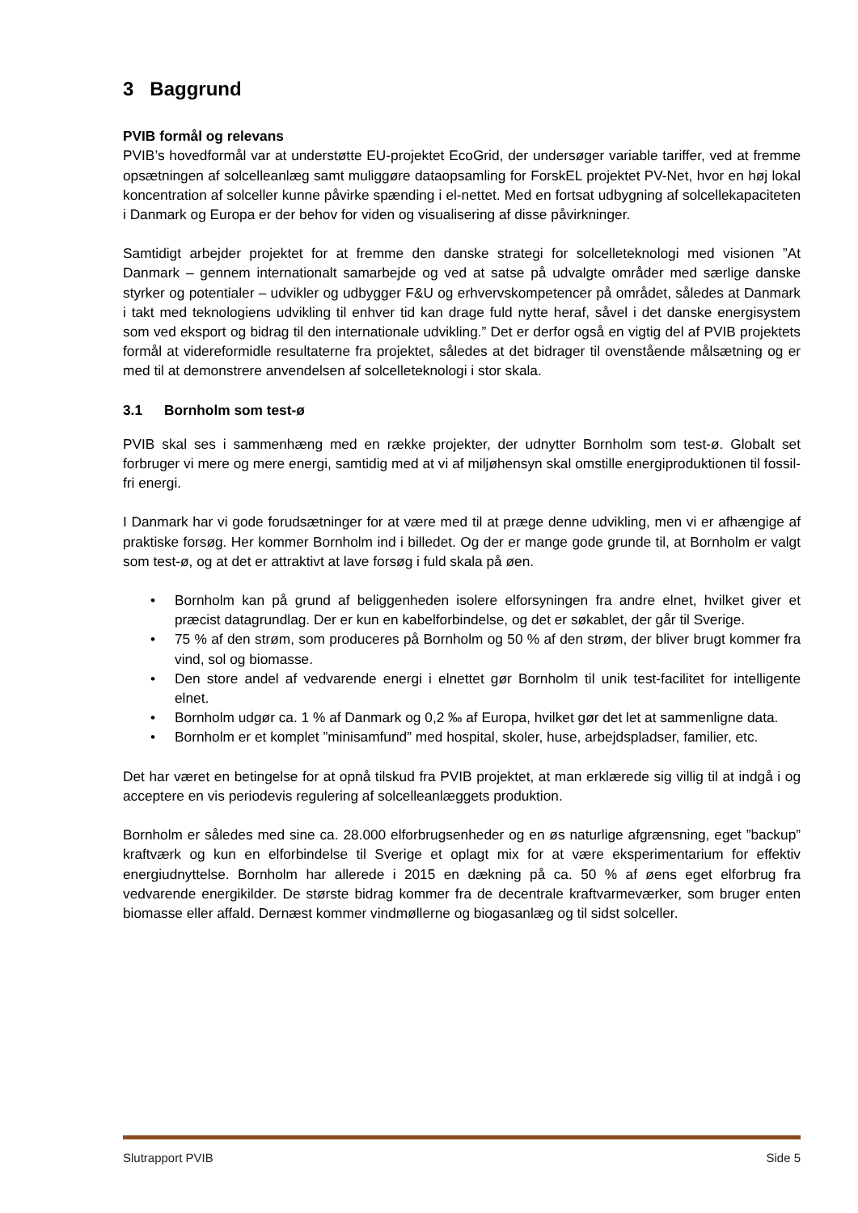3 Baggrund
PVIB formål og relevans
PVIB’s hovedformål var at understøtte EU-projektet EcoGrid, der undersøger variable tariffer, ved at fremme opsætningen af solcelleanlæg samt muliggøre dataopsamling for ForskEL projektet PV-Net, hvor en høj lokal koncentration af solceller kunne påvirke spænding i el-nettet. Med en fortsat udbygning af solcellekapaciteten i Danmark og Europa er der behov for viden og visualisering af disse påvirkninger.
Samtidigt arbejder projektet for at fremme den danske strategi for solcelleteknologi med visionen ”At Danmark – gennem internationalt samarbejde og ved at satse på udvalgte områder med særlige danske styrker og potentialer – udvikler og udbygger F&U og erhvervskompetencer på området, således at Danmark i takt med teknologiens udvikling til enhver tid kan drage fuld nytte heraf, såvel i det danske energisystem som ved eksport og bidrag til den internationale udvikling.” Det er derfor også en vigtig del af PVIB projektets formål at videreformidle resultaterne fra projektet, således at det bidrager til ovenstående målsætning og er med til at demonstrere anvendelsen af solcelleteknologi i stor skala.
3.1 Bornholm som test-ø
PVIB skal ses i sammenhæng med en række projekter, der udnytter Bornholm som test-ø. Globalt set forbruger vi mere og mere energi, samtidig med at vi af miljøhensyn skal omstille energiproduktionen til fossil-fri energi.
I Danmark har vi gode forudsætninger for at være med til at præge denne udvikling, men vi er afhængige af praktiske forsøg. Her kommer Bornholm ind i billedet. Og der er mange gode grunde til, at Bornholm er valgt som test-ø, og at det er attraktivt at lave forsøg i fuld skala på øen.
• Bornholm kan på grund af beliggenheden isolere elforsyningen fra andre elnet, hvilket giver et præcist datagrundlag. Der er kun en kabelforbindelse, og det er søkablet, der går til Sverige.
• 75 % af den strøm, som produceres på Bornholm og 50 % af den strøm, der bliver brugt kommer fra vind, sol og biomasse.
• Den store andel af vedvarende energi i elnettet gør Bornholm til unik test-facilitet for intelligente elnet.
• Bornholm udgør ca. 1 % af Danmark og 0,2 ‰ af Europa, hvilket gør det let at sammenligne data.
• Bornholm er et komplet ”minisamfund” med hospital, skoler, huse, arbejdspladser, familier, etc.
Det har været en betingelse for at opnå tilskud fra PVIB projektet, at man erklærede sig villig til at indgå i og acceptere en vis periodevis regulering af solcelleanlæggets produktion.
Bornholm er således med sine ca. 28.000 elforbrugsenheder og en øs naturlige afgrænsning, eget ”backup” kraftværk og kun en elforbindelse til Sverige et oplagt mix for at være eksperimentarium for effektiv energiudnyttelse. Bornholm har allerede i 2015 en dækning på ca. 50 % af øens eget elforbrug fra vedvarende energikilder. De største bidrag kommer fra de decentrale kraftvarmeværker, som bruger enten biomasse eller affald. Dernæst kommer vindmøllerne og biogasanlæg og til sidst solceller.
Slutrapport PVIB Side 5